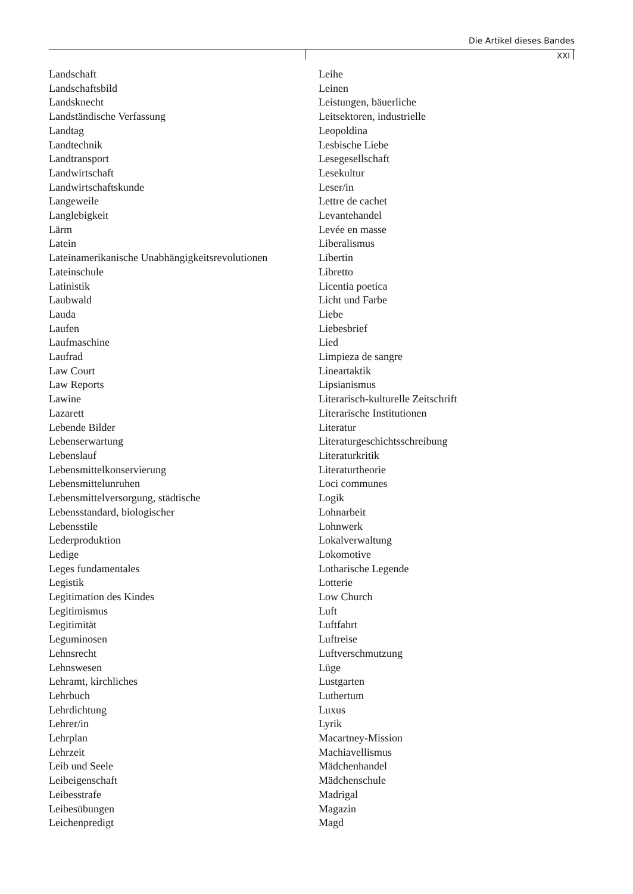Die Artikel dieses Bandes
XXI
Landschaft
Landschaftsbild
Landsknecht
Landständische Verfassung
Landtag
Landtechnik
Landtransport
Landwirtschaft
Landwirtschaftskunde
Langeweile
Langlebigkeit
Lärm
Latein
Lateinamerikanische Unabhängigkeitsrevolutionen
Lateinschule
Latinistik
Laubwald
Lauda
Laufen
Laufmaschine
Laufrad
Law Court
Law Reports
Lawine
Lazarett
Lebende Bilder
Lebenserwartung
Lebenslauf
Lebensmittelkonservierung
Lebensmittelunruhen
Lebensmittelversorgung, städtische
Lebensstandard, biologischer
Lebensstile
Lederproduktion
Ledige
Leges fundamentales
Legistik
Legitimation des Kindes
Legitimismus
Legitimität
Leguminosen
Lehnsrecht
Lehnswesen
Lehramt, kirchliches
Lehrbuch
Lehrdichtung
Lehrer/in
Lehrplan
Lehrzeit
Leib und Seele
Leibeigenschaft
Leibesstrafe
Leibesübungen
Leichenpredigt
Leihe
Leinen
Leistungen, bäuerliche
Leitsektoren, industrielle
Leopoldina
Lesbische Liebe
Lesegesellschaft
Lesekultur
Leser/in
Lettre de cachet
Levantehandel
Levée en masse
Liberalismus
Libertin
Libretto
Licentia poetica
Licht und Farbe
Liebe
Liebesbrief
Lied
Limpieza de sangre
Lineartaktik
Lipsianismus
Literarisch-kulturelle Zeitschrift
Literarische Institutionen
Literatur
Literaturgeschichtsschreibung
Literaturkritik
Literaturtheorie
Loci communes
Logik
Lohnarbeit
Lohnwerk
Lokalverwaltung
Lokomotive
Lotharische Legende
Lotterie
Low Church
Luft
Luftfahrt
Luftreise
Luftverschmutzung
Lüge
Lustgarten
Luthertum
Luxus
Lyrik
Macartney-Mission
Machiavellismus
Mädchenhandel
Mädchenschule
Madrigal
Magazin
Magd